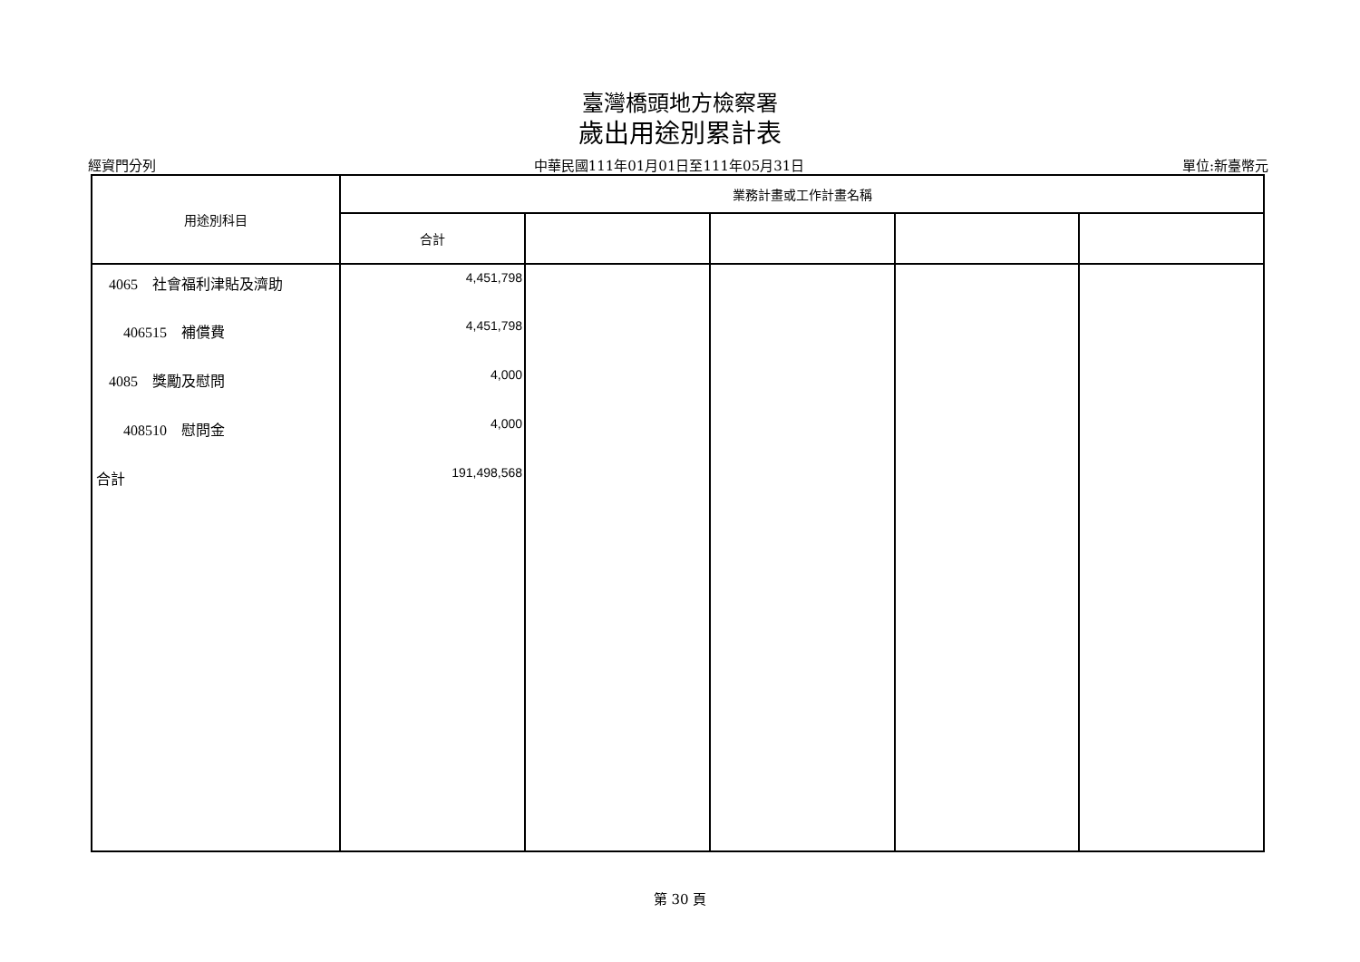臺灣橋頭地方檢察署
歲出用途別累計表
經資門分列 中華民國111年01月01日至111年05月31日 單位:新臺幣元
| 用途別科目 | 業務計畫或工作計畫名稱 | | | | |
| --- | --- | --- | --- | --- | --- |
| | 合計 | | | | |
| 4065 社會福利津貼及濟助 | 4,451,798 | | | | |
| 406515 補償費 | 4,451,798 | | | | |
| 4085 獎勵及慰問 | 4,000 | | | | |
| 408510 慰問金 | 4,000 | | | | |
| 合計 | 191,498,568 | | | | |
第 30 頁